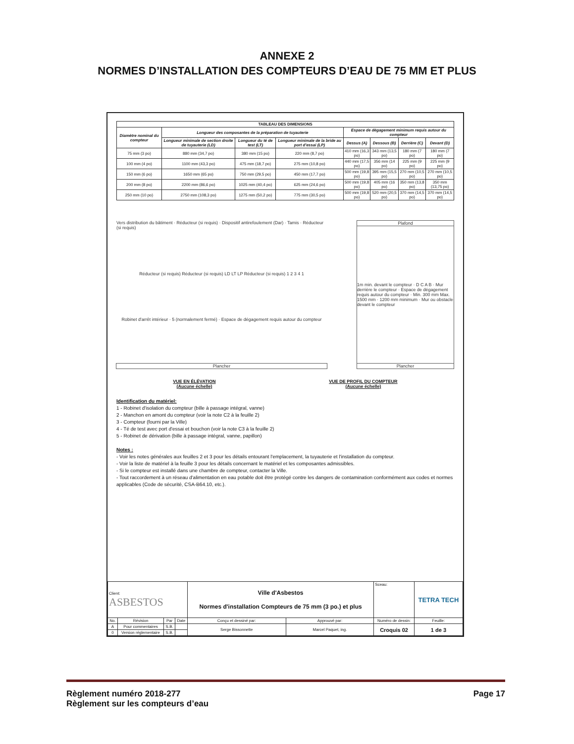ANNEXE 2
NORMES D’INSTALLATION DES COMPTEURS D’EAU DE 75 MM ET PLUS
| TABLEAU DES DIMENSIONS | | | | | | | |
| --- | --- | --- | --- | --- | --- | --- | --- |
| Diamètre nominal du compteur | Longueur des composantes de la préparation de tuyauterie | | | Espace de dégagement minimum requis autour du compteur | | | |
| | Longueur minimale de section droite de tuyauterie (LD) | Longueur du té de test (LT) | Longueur minimale de la bride au port d'essai (LP) | Dessus (A) | Dessous (B) | Derrière (C) | Devant (D) |
| 75 mm (3 po) | 880 mm (34,7 po) | 380 mm (15 po) | 220 mm (8,7 po) | 410 mm (16,3 po) | 343 mm (13,5 po) | 180 mm (7 po) | 180 mm (7 po) |
| 100 mm (4 po) | 1100 mm (43,3 po) | 475 mm (18,7 po) | 275 mm (10,8 po) | 440 mm (17,5 po) | 356 mm (14 po) | 225 mm (9 po) | 225 mm (9 po) |
| 150 mm (6 po) | 1650 mm (65 po) | 750 mm (29,5 po) | 450 mm (17,7 po) | 500 mm (19,8 po) | 395 mm (15,5 po) | 270 mm (10,5 po) | 270 mm (10,5 po) |
| 200 mm (8 po) | 2200 mm (86,6 po) | 1025 mm (40,4 po) | 625 mm (24,6 po) | 500 mm (19,8 po) | 405 mm (16 po) | 350 mm (13,8 po) | 350 mm (13,75 po) |
| 250 mm (10 po) | 2750 mm (108,3 po) | 1275 mm (50,2 po) | 775 mm (30,5 po) | 500 mm (19,8 po) | 520 mm (20,5 po) | 370 mm (14,5 po) | 370 mm (14,5 po) |
Vers distribution du bâtiment · Réducteur (si requis) · Dispositif antirefoulement (Dar) · Tamis · Réducteur (si requis)
Réducteur (si requis) Réducteur (si requis) LD LT LP Réducteur (si requis) 1 2 3 4 1
Robinet d'arrêt intérieur · 5 (normalement fermé) · Espace de dégagement requis autour du compteur
Plancher
Plafond
1m min. devant le compteur · D C A B · Mur derrière le compteur · Espace de dégagement requis autour du compteur · Min. 300 mm Max. 1500 mm · 1200 mm minimum · Mur ou obstacle devant le compteur
Plancher
VUE EN ÉLÉVATION
(Aucune échelle)
VUE DE PROFIL DU COMPTEUR
(Aucune échelle)
Identification du matériel:
1 - Robinet d'isolation du compteur (bille à passage intégral, vanne)
2 - Manchon en amont du compteur (voir la note C2 à la feuille 2)
3 - Compteur (fourni par la Ville)
4 - Té de test avec port d'essai et bouchon (voir la note C3 à la feuille 2)
5 - Robinet de dérivation (bille à passage intégral, vanne, papillon)
Notes :
- Voir les notes générales aux feuilles 2 et 3 pour les détails entourant l'emplacement, la tuyauterie et l'installation du compteur.
- Voir la liste de matériel à la feuille 3 pour les détails concernant le matériel et les composantes admissibles.
- Si le compteur est installé dans une chambre de compteur, contacter la Ville.
- Tout raccordement à un réseau d'alimentation en eau potable doit être protégé contre les dangers de contamination conformément aux codes et normes applicables (Code de sécurité, CSA-B64.10, etc.).
| Client: ASBESTOS | | | | Ville d'Asbestos Normes d'installation Compteurs de 75 mm (3 po.) et plus | | Sceau: | TETRA TECH | |
| No. | Révision | Par | Date | Conçu et dessiné par: | Approuvé par: | Numéro de dessin: | | Feuille: |
| A | Pour commentaires | S.B. | | Serge Bissonnette | Marcel Paquet, ing. | Croquis 02 | | 1 de 3 |
| 0 | Version réglementaire | S.B. | | | | | | |
Règlement numéro 2018-277
Règlement sur les compteurs d’eau
Page 17